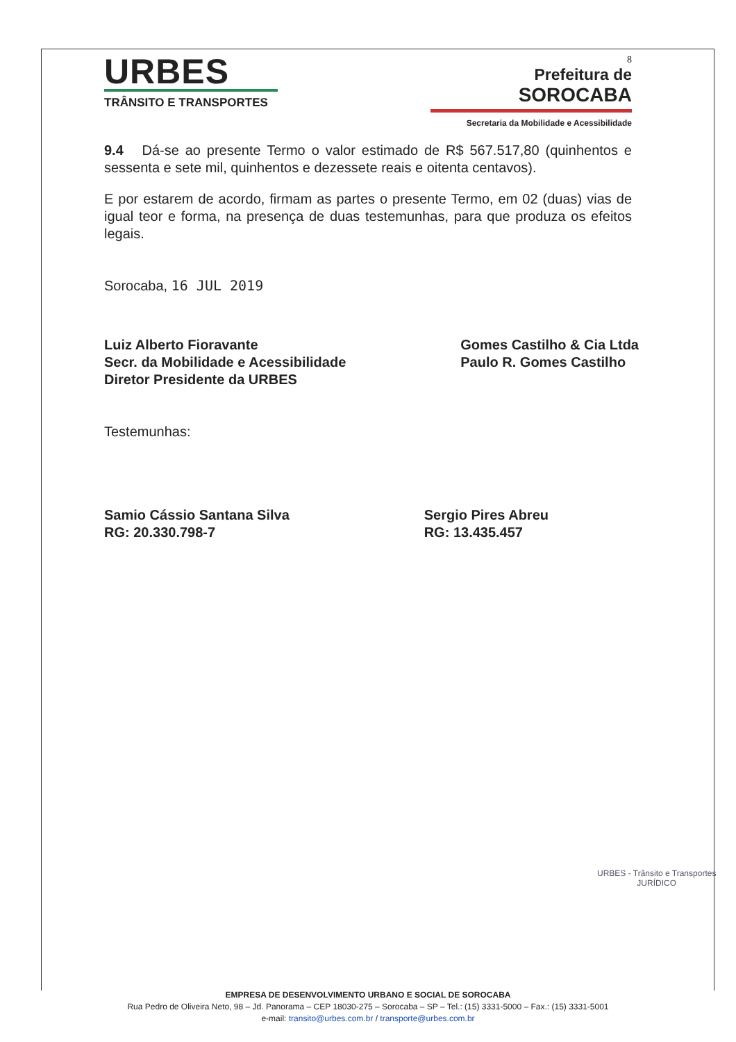URBES
TRÂNSITO E TRANSPORTES
8
Prefeitura de
SOROCABA
Secretaria da Mobilidade e Acessibilidade
9.4 Dá-se ao presente Termo o valor estimado de R$ 567.517,80 (quinhentos e sessenta e sete mil, quinhentos e dezessete reais e oitenta centavos).
E por estarem de acordo, firmam as partes o presente Termo, em 02 (duas) vias de igual teor e forma, na presença de duas testemunhas, para que produza os efeitos legais.
Sorocaba, 16 JUL 2019
Luiz Alberto Fioravante
Secr. da Mobilidade e Acessibilidade
Diretor Presidente da URBES
Gomes Castilho & Cia Ltda
Paulo R. Gomes Castilho
Testemunhas:
Samio Cássio Santana Silva
RG: 20.330.798-7
Sergio Pires Abreu
RG: 13.435.457
URBES - Trânsito e Transportes
JURÍDICO
EMPRESA DE DESENVOLVIMENTO URBANO E SOCIAL DE SOROCABA
Rua Pedro de Oliveira Neto, 98 – Jd. Panorama – CEP 18030-275 – Sorocaba – SP – Tel.: (15) 3331-5000 – Fax.: (15) 3331-5001
e-mail: transito@urbes.com.br / transporte@urbes.com.br